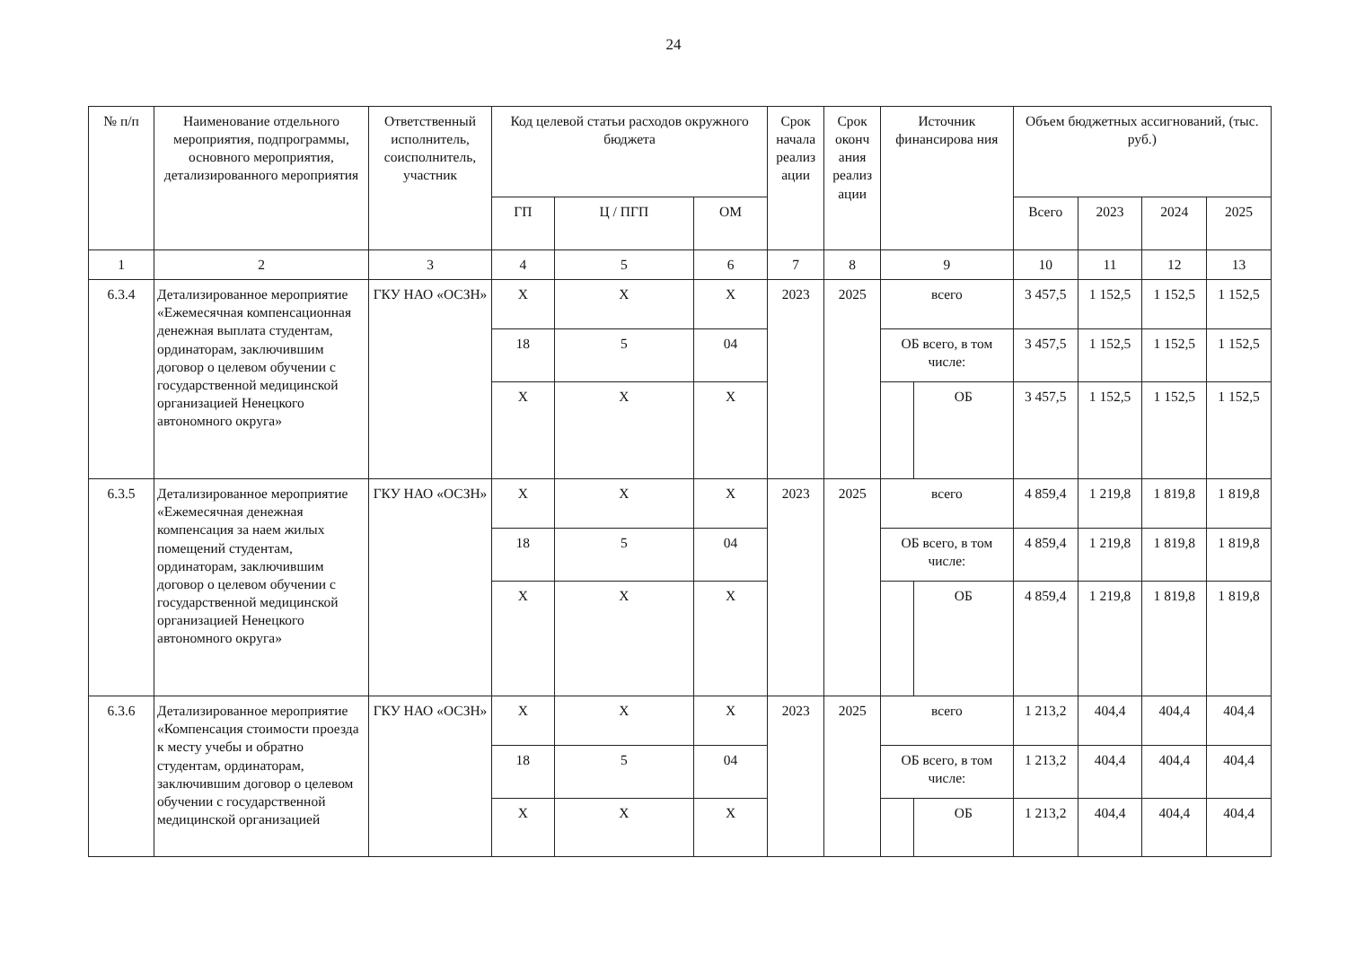24
| № п/п | Наименование отдельного мероприятия, подпрограммы, основного мероприятия, детализированного мероприятия | Ответственный исполнитель, соисполнитель, участник | Код целевой статьи расходов окружного бюджета | | | Срок начала реализ ации | Срок оконч ания реализ ации | Источник финансирова ния | | Объем бюджетных ассигнований, (тыс. руб.) | | | |
| --- | --- | --- | --- | --- | --- | --- | --- | --- | --- | --- | --- | --- | --- |
| | | | ГП | Ц / ПГП | ОМ | | | | | Всего | 2023 | 2024 | 2025 |
| 1 | 2 | 3 | 4 | 5 | 6 | 7 | 8 | 9 | | 10 | 11 | 12 | 13 |
| 6.3.4 | Детализированное мероприятие «Ежемесячная компенсационная денежная выплата студентам, ординаторам, заключившим договор о целевом обучении с государственной медицинской организацией Ненецкого автономного округа» | ГКУ НАО «ОСЗН» | Х | Х | Х | 2023 | 2025 | всего | | 3 457,5 | 1 152,5 | 1 152,5 | 1 152,5 |
| | | | 18 | 5 | 04 | | | ОБ всего, в том числе: | | 3 457,5 | 1 152,5 | 1 152,5 | 1 152,5 |
| | | | Х | Х | Х | | | | ОБ | 3 457,5 | 1 152,5 | 1 152,5 | 1 152,5 |
| 6.3.5 | Детализированное мероприятие «Ежемесячная денежная компенсация за наем жилых помещений студентам, ординаторам, заключившим договор о целевом обучении с государственной медицинской организацией Ненецкого автономного округа» | ГКУ НАО «ОСЗН» | Х | Х | Х | 2023 | 2025 | всего | | 4 859,4 | 1 219,8 | 1 819,8 | 1 819,8 |
| | | | 18 | 5 | 04 | | | ОБ всего, в том числе: | | 4 859,4 | 1 219,8 | 1 819,8 | 1 819,8 |
| | | | Х | Х | Х | | | | ОБ | 4 859,4 | 1 219,8 | 1 819,8 | 1 819,8 |
| 6.3.6 | Детализированное мероприятие «Компенсация стоимости проезда к месту учебы и обратно студентам, ординаторам, заключившим договор о целевом обучении с государственной медицинской организацией | ГКУ НАО «ОСЗН» | Х | Х | Х | 2023 | 2025 | всего | | 1 213,2 | 404,4 | 404,4 | 404,4 |
| | | | 18 | 5 | 04 | | | ОБ всего, в том числе: | | 1 213,2 | 404,4 | 404,4 | 404,4 |
| | | | Х | Х | Х | | | | ОБ | 1 213,2 | 404,4 | 404,4 | 404,4 |